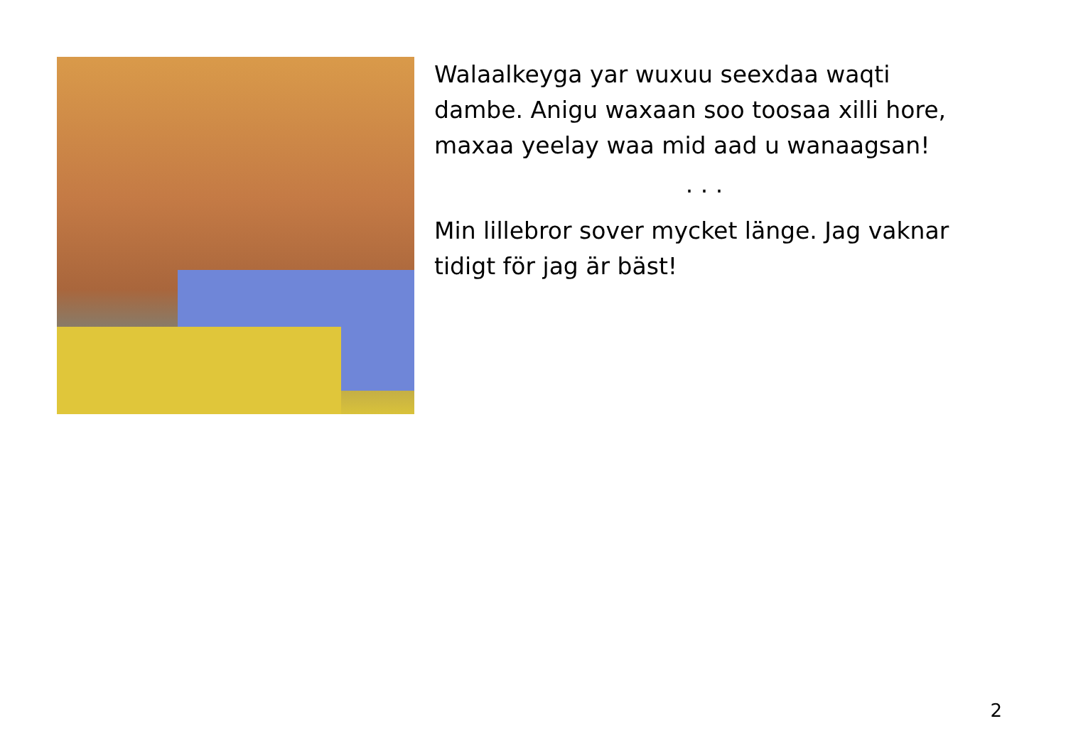Walaalkeyga yar wuxuu seexdaa waqti dambe. Anigu waxaan soo toosaa xilli hore, maxaa yeelay waa mid aad u wanaagsan!
. . .
Min lillebror sover mycket länge. Jag vaknar tidigt för jag är bäst!
2